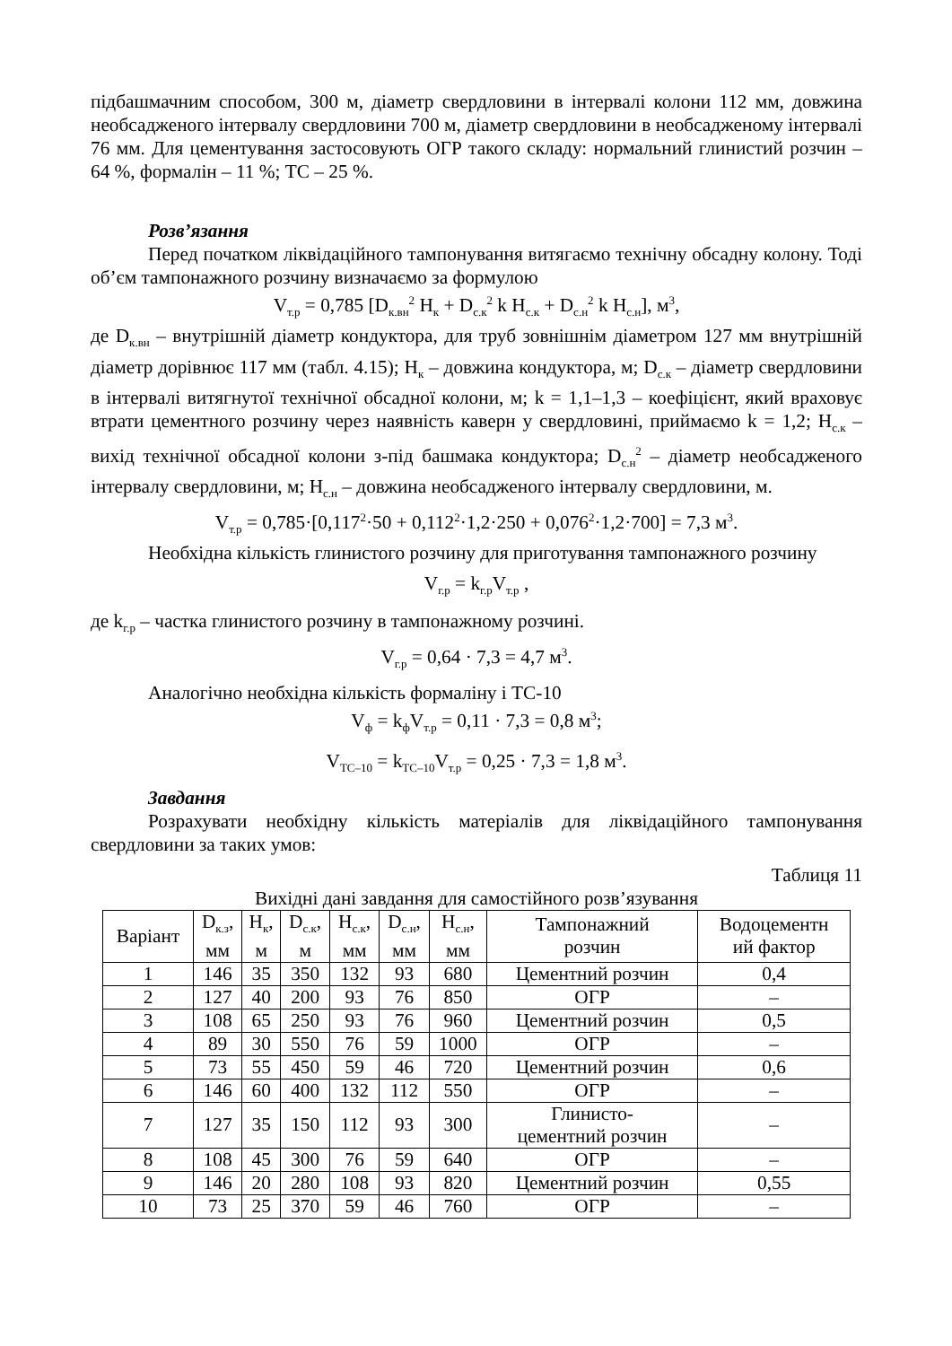підбашмачним способом, 300 м, діаметр свердловини в інтервалі колони 112 мм, довжина необсадженого інтервалу свердловини 700 м, діаметр свердловини в необсадженому інтервалі 76 мм. Для цементування застосовують ОГР такого складу: нормальний глинистий розчин – 64 %, формалін – 11 %; ТС – 25 %.
Розв’язання
Перед початком ліквідаційного тампонування витягаємо технічну обсадну колону. Тоді об’єм тампонажного розчину визначаємо за формулою
V<sub>т.р</sub> = 0,785 [D<sub>к.вн</sub><sup>2</sup> H<sub>к</sub> + D<sub>с.к</sub><sup>2</sup> k H<sub>с.к</sub> + D<sub>с.н</sub><sup>2</sup> k H<sub>с.н</sub>], м<sup>3</sup>,
де D<sub>к.вн</sub> – внутрішній діаметр кондуктора, для труб зовнішнім діаметром 127 мм внутрішній діаметр дорівнює 117 мм (табл. 4.15); H<sub>к</sub> – довжина кондуктора, м; D<sub>с.к</sub> – діаметр свердловини в інтервалі витягнутої технічної обсадної колони, м; k = 1,1–1,3 – коефіцієнт, який враховує втрати цементного розчину через наявність каверн у свердловині, приймаємо k = 1,2; H<sub>с.к</sub> – вихід технічної обсадної колони з-під башмака кондуктора; D<sub>с.н</sub><sup>2</sup> – діаметр необсадженого інтервалу свердловини, м; H<sub>с.н</sub> – довжина необсадженого інтервалу свердловини, м.
V<sub>т.р</sub> = 0,785·[0,117<sup>2</sup>·50 + 0,112<sup>2</sup>·1,2·250 + 0,076<sup>2</sup>·1,2·700] = 7,3 м<sup>3</sup>.
Необхідна кількість глинистого розчину для приготування тампонажного розчину
V<sub>г.р</sub> = k<sub>г.р</sub>V<sub>т.р</sub> ,
де k<sub>г.р</sub> – частка глинистого розчину в тампонажному розчині.
V<sub>г.р</sub> = 0,64 · 7,3 = 4,7 м<sup>3</sup>.
Аналогічно необхідна кількість формаліну і ТС-10
V<sub>ф</sub> = k<sub>ф</sub>V<sub>т.р</sub> = 0,11 · 7,3 = 0,8 м<sup>3</sup>;
V<sub>ТС–10</sub> = k<sub>ТС–10</sub>V<sub>т.р</sub> = 0,25 · 7,3 = 1,8 м<sup>3</sup>.
Завдання
Розрахувати необхідну кількість матеріалів для ліквідаційного тампонування свердловини за таких умов:
Таблиця 11
Вихідні дані завдання для самостійного розв’язування
| Варіант | D<sub>к.з</sub>, мм | H<sub>к</sub>, м | D<sub>с.к</sub>, м | H<sub>с.к</sub>, мм | D<sub>с.н</sub>, мм | H<sub>с.н</sub>, мм | Тампонажний розчин | Водоцементн ий фактор |
| --- | --- | --- | --- | --- | --- | --- | --- | --- |
| 1 | 146 | 35 | 350 | 132 | 93 | 680 | Цементний розчин | 0,4 |
| 2 | 127 | 40 | 200 | 93 | 76 | 850 | ОГР | – |
| 3 | 108 | 65 | 250 | 93 | 76 | 960 | Цементний розчин | 0,5 |
| 4 | 89 | 30 | 550 | 76 | 59 | 1000 | ОГР | – |
| 5 | 73 | 55 | 450 | 59 | 46 | 720 | Цементний розчин | 0,6 |
| 6 | 146 | 60 | 400 | 132 | 112 | 550 | ОГР | – |
| 7 | 127 | 35 | 150 | 112 | 93 | 300 | Глинисто- цементний розчин | – |
| 8 | 108 | 45 | 300 | 76 | 59 | 640 | ОГР | – |
| 9 | 146 | 20 | 280 | 108 | 93 | 820 | Цементний розчин | 0,55 |
| 10 | 73 | 25 | 370 | 59 | 46 | 760 | ОГР | – |